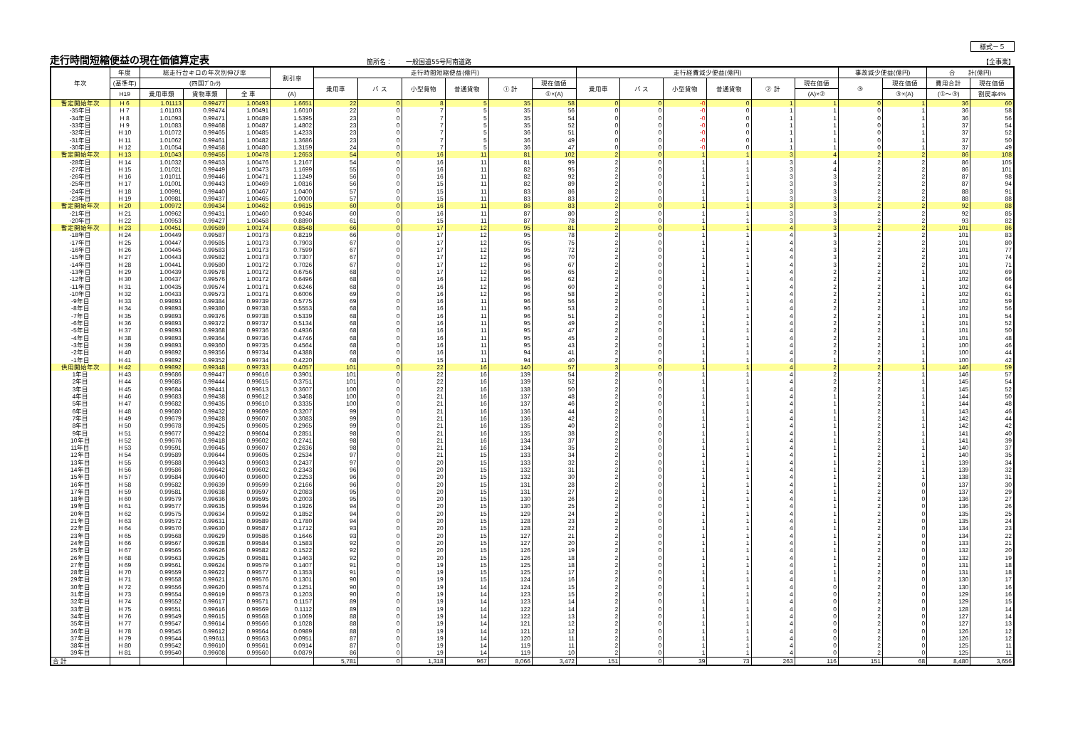様式－５
走行時間短縮便益の現在価値算定表
箇所名： 一般国道55号阿南道路
【全事業】
| 年次 | 年度 | 総走行台キロの年次別伸び率 | | | 割引率 | 走行時間短縮便益(億円) | | | | | | 走行経費減少便益(億円) | | | | | | 事故減少便益(億円) | | 合 計(億円) | |
| --- | --- | --- | --- | --- | --- | --- | --- | --- | --- | --- | --- | --- | --- | --- | --- | --- | --- | --- | --- | --- | --- |
| | (基準年) | (四国ﾌﾞﾛｯｸ) | | | | 乗用車 | バ ス | 小型貨物 | 普通貨物 | ① 計 | 現在価値 | 乗用車 | バ ス | 小型貨物 | 普通貨物 | ② 計 | 現在価値 | ③ | 現在価値 | 費用合計 | 現在価値 |
| | H19 | 乗用車類 | 貨物車類 | 全 車 | (A) | | | | | | ①×(A) | | | | | | (A)×② | | ③×(A) | (①～③) | 割戻率4% |
| 暫定開始年次 | H 6 | 1.01113 | 0.99477 | 1.00493 | 1.6651 | 22 | 0 | 8 | 5 | 35 | 58 | 0 | 0 | -0 | 0 | 1 | 1 | 0 | 1 | 36 | 60 |
| -35年目 | H 7 | 1.01103 | 0.99474 | 1.00491 | 1.6010 | 22 | 0 | 7 | 5 | 35 | 56 | 0 | 0 | -0 | 0 | 1 | 1 | 0 | 1 | 36 | 58 |
| -34年目 | H 8 | 1.01093 | 0.99471 | 1.00489 | 1.5395 | 23 | 0 | 7 | 5 | 35 | 54 | 0 | 0 | -0 | 0 | 1 | 1 | 0 | 1 | 36 | 56 |
| -33年目 | H 9 | 1.01083 | 0.99468 | 1.00487 | 1.4802 | 23 | 0 | 7 | 5 | 35 | 52 | 0 | 0 | -0 | 0 | 1 | 1 | 0 | 1 | 37 | 54 |
| -32年目 | H 10 | 1.01072 | 0.99465 | 1.00485 | 1.4233 | 23 | 0 | 7 | 5 | 36 | 51 | 0 | 0 | -0 | 0 | 1 | 1 | 0 | 1 | 37 | 52 |
| -31年目 | H 11 | 1.01062 | 0.99461 | 1.00482 | 1.3686 | 23 | 0 | 7 | 5 | 36 | 49 | 0 | 0 | -0 | 0 | 1 | 1 | 0 | 1 | 37 | 50 |
| -30年目 | H 12 | 1.01054 | 0.99458 | 1.00480 | 1.3159 | 24 | 0 | 7 | 5 | 36 | 47 | 0 | 0 | -0 | 0 | 1 | 1 | 0 | 1 | 37 | 49 |
| 暫定開始年次 | H 13 | 1.01043 | 0.99455 | 1.00478 | 1.2653 | 54 | 0 | 16 | 11 | 81 | 102 | 2 | 0 | 1 | 1 | 3 | 4 | 2 | 2 | 86 | 108 |
| -28年目 | H 14 | 1.01032 | 0.99453 | 1.00476 | 1.2167 | 54 | 0 | 16 | 11 | 81 | 99 | 2 | 0 | 1 | 1 | 3 | 4 | 2 | 2 | 86 | 105 |
| -27年目 | H 15 | 1.01021 | 0.99449 | 1.00473 | 1.1699 | 55 | 0 | 16 | 11 | 82 | 95 | 2 | 0 | 1 | 1 | 3 | 4 | 2 | 2 | 86 | 101 |
| -26年目 | H 16 | 1.01011 | 0.99446 | 1.00471 | 1.1249 | 56 | 0 | 16 | 11 | 82 | 92 | 2 | 0 | 1 | 1 | 3 | 3 | 2 | 2 | 87 | 98 |
| -25年目 | H 17 | 1.01001 | 0.99443 | 1.00469 | 1.0816 | 56 | 0 | 15 | 11 | 82 | 89 | 2 | 0 | 1 | 1 | 3 | 3 | 2 | 2 | 87 | 94 |
| -24年目 | H 18 | 1.00991 | 0.99440 | 1.00467 | 1.0400 | 57 | 0 | 15 | 11 | 83 | 86 | 2 | 0 | 1 | 1 | 3 | 3 | 2 | 2 | 88 | 91 |
| -23年目 | H 19 | 1.00981 | 0.99437 | 1.00465 | 1.0000 | 57 | 0 | 15 | 11 | 83 | 83 | 2 | 0 | 1 | 1 | 3 | 3 | 2 | 2 | 88 | 88 |
| 暫定開始年次 | H 20 | 1.00972 | 0.99434 | 1.00462 | 0.9615 | 60 | 0 | 16 | 11 | 86 | 83 | 2 | 0 | 1 | 1 | 3 | 3 | 2 | 2 | 92 | 88 |
| -21年目 | H 21 | 1.00962 | 0.99431 | 1.00460 | 0.9246 | 60 | 0 | 16 | 11 | 87 | 80 | 2 | 0 | 1 | 1 | 3 | 3 | 2 | 2 | 92 | 85 |
| -20年目 | H 22 | 1.00953 | 0.99427 | 1.00458 | 0.8890 | 61 | 0 | 15 | 11 | 87 | 78 | 2 | 0 | 1 | 1 | 3 | 3 | 2 | 2 | 93 | 82 |
| 暫定開始年次 | H 23 | 1.00451 | 0.99589 | 1.00174 | 0.8548 | 66 | 0 | 17 | 12 | 95 | 81 | 2 | 0 | 1 | 1 | 4 | 3 | 2 | 2 | 101 | 86 |
| -18年目 | H 24 | 1.00449 | 0.99587 | 1.00173 | 0.8219 | 66 | 0 | 17 | 12 | 95 | 78 | 2 | 0 | 1 | 1 | 4 | 3 | 2 | 2 | 101 | 83 |
| -17年目 | H 25 | 1.00447 | 0.99585 | 1.00173 | 0.7903 | 67 | 0 | 17 | 12 | 95 | 75 | 2 | 0 | 1 | 1 | 4 | 3 | 2 | 2 | 101 | 80 |
| -16年目 | H 26 | 1.00445 | 0.99583 | 1.00173 | 0.7599 | 67 | 0 | 17 | 12 | 95 | 72 | 2 | 0 | 1 | 1 | 4 | 3 | 2 | 2 | 101 | 77 |
| -15年目 | H 27 | 1.00443 | 0.99582 | 1.00173 | 0.7307 | 67 | 0 | 17 | 12 | 96 | 70 | 2 | 0 | 1 | 1 | 4 | 3 | 2 | 2 | 101 | 74 |
| -14年目 | H 28 | 1.00441 | 0.99580 | 1.00172 | 0.7026 | 67 | 0 | 17 | 12 | 96 | 67 | 2 | 0 | 1 | 1 | 4 | 3 | 2 | 2 | 101 | 71 |
| -13年目 | H 29 | 1.00439 | 0.99578 | 1.00172 | 0.6756 | 68 | 0 | 17 | 12 | 96 | 65 | 2 | 0 | 1 | 1 | 4 | 2 | 2 | 1 | 102 | 69 |
| -12年目 | H 30 | 1.00437 | 0.99576 | 1.00172 | 0.6496 | 68 | 0 | 16 | 12 | 96 | 62 | 2 | 0 | 1 | 1 | 4 | 2 | 2 | 1 | 102 | 66 |
| -11年目 | H 31 | 1.00435 | 0.99574 | 1.00171 | 0.6246 | 68 | 0 | 16 | 12 | 96 | 60 | 2 | 0 | 1 | 1 | 4 | 2 | 2 | 1 | 102 | 64 |
| -10年目 | H 32 | 1.00433 | 0.99573 | 1.00171 | 0.6006 | 69 | 0 | 16 | 12 | 96 | 58 | 2 | 0 | 1 | 1 | 4 | 2 | 2 | 1 | 102 | 61 |
| -9年目 | H 33 | 0.99893 | 0.99384 | 0.99739 | 0.5775 | 69 | 0 | 16 | 11 | 96 | 56 | 2 | 0 | 1 | 1 | 4 | 2 | 2 | 1 | 102 | 59 |
| -8年目 | H 34 | 0.99893 | 0.99380 | 0.99738 | 0.5553 | 68 | 0 | 16 | 11 | 96 | 53 | 2 | 0 | 1 | 1 | 4 | 2 | 2 | 1 | 102 | 56 |
| -7年目 | H 35 | 0.99893 | 0.99376 | 0.99738 | 0.5339 | 68 | 0 | 16 | 11 | 96 | 51 | 2 | 0 | 1 | 1 | 4 | 2 | 2 | 1 | 101 | 54 |
| -6年目 | H 36 | 0.99893 | 0.99372 | 0.99737 | 0.5134 | 68 | 0 | 16 | 11 | 95 | 49 | 2 | 0 | 1 | 1 | 4 | 2 | 2 | 1 | 101 | 52 |
| -5年目 | H 37 | 0.99893 | 0.99368 | 0.99736 | 0.4936 | 68 | 0 | 16 | 11 | 95 | 47 | 2 | 0 | 1 | 1 | 4 | 2 | 2 | 1 | 101 | 50 |
| -4年目 | H 38 | 0.99893 | 0.99364 | 0.99736 | 0.4746 | 68 | 0 | 16 | 11 | 95 | 45 | 2 | 0 | 1 | 1 | 4 | 2 | 2 | 1 | 101 | 48 |
| -3年目 | H 39 | 0.99893 | 0.99360 | 0.99735 | 0.4564 | 68 | 0 | 16 | 11 | 95 | 43 | 2 | 0 | 1 | 1 | 4 | 2 | 2 | 1 | 100 | 46 |
| -2年目 | H 40 | 0.99892 | 0.99356 | 0.99734 | 0.4388 | 68 | 0 | 16 | 11 | 94 | 41 | 2 | 0 | 1 | 1 | 4 | 2 | 2 | 1 | 100 | 44 |
| -1年目 | H 41 | 0.99892 | 0.99352 | 0.99734 | 0.4220 | 68 | 0 | 15 | 11 | 94 | 40 | 2 | 0 | 1 | 1 | 4 | 1 | 2 | 1 | 100 | 42 |
| 供用開始年次 | H 42 | 0.99892 | 0.99348 | 0.99733 | 0.4057 | 101 | 0 | 22 | 16 | 140 | 57 | 3 | 0 | 1 | 1 | 4 | 2 | 2 | 1 | 146 | 59 |
| 1年目 | H 43 | 0.99686 | 0.99447 | 0.99616 | 0.3901 | 101 | 0 | 22 | 16 | 139 | 54 | 2 | 0 | 1 | 1 | 4 | 2 | 2 | 1 | 146 | 57 |
| 2年目 | H 44 | 0.99685 | 0.99444 | 0.99615 | 0.3751 | 101 | 0 | 22 | 16 | 139 | 52 | 2 | 0 | 1 | 1 | 4 | 2 | 2 | 1 | 145 | 54 |
| 3年目 | H 45 | 0.99684 | 0.99441 | 0.99613 | 0.3607 | 100 | 0 | 22 | 16 | 138 | 50 | 2 | 0 | 1 | 1 | 4 | 2 | 2 | 1 | 145 | 52 |
| 4年目 | H 46 | 0.99683 | 0.99438 | 0.99612 | 0.3468 | 100 | 0 | 21 | 16 | 137 | 48 | 2 | 0 | 1 | 1 | 4 | 1 | 2 | 1 | 144 | 50 |
| 5年目 | H 47 | 0.99682 | 0.99435 | 0.99610 | 0.3335 | 100 | 0 | 21 | 16 | 137 | 46 | 2 | 0 | 1 | 1 | 4 | 1 | 2 | 1 | 144 | 48 |
| 6年目 | H 48 | 0.99680 | 0.99432 | 0.99609 | 0.3207 | 99 | 0 | 21 | 16 | 136 | 44 | 2 | 0 | 1 | 1 | 4 | 1 | 2 | 1 | 143 | 46 |
| 7年目 | H 49 | 0.99679 | 0.99428 | 0.99607 | 0.3083 | 99 | 0 | 21 | 16 | 136 | 42 | 2 | 0 | 1 | 1 | 4 | 1 | 2 | 1 | 142 | 44 |
| 8年目 | H 50 | 0.99678 | 0.99425 | 0.99605 | 0.2965 | 99 | 0 | 21 | 16 | 135 | 40 | 2 | 0 | 1 | 1 | 4 | 1 | 2 | 1 | 142 | 42 |
| 9年目 | H 51 | 0.99677 | 0.99422 | 0.99604 | 0.2851 | 98 | 0 | 21 | 16 | 135 | 38 | 2 | 0 | 1 | 1 | 4 | 1 | 2 | 1 | 141 | 40 |
| 10年目 | H 52 | 0.99676 | 0.99418 | 0.99602 | 0.2741 | 98 | 0 | 21 | 16 | 134 | 37 | 2 | 0 | 1 | 1 | 4 | 1 | 2 | 1 | 141 | 39 |
| 11年目 | H 53 | 0.99591 | 0.99645 | 0.99607 | 0.2636 | 98 | 0 | 21 | 16 | 134 | 35 | 2 | 0 | 1 | 1 | 4 | 1 | 2 | 1 | 140 | 37 |
| 12年目 | H 54 | 0.99589 | 0.99644 | 0.99605 | 0.2534 | 97 | 0 | 21 | 15 | 133 | 34 | 2 | 0 | 1 | 1 | 4 | 1 | 2 | 1 | 140 | 35 |
| 13年目 | H 55 | 0.99588 | 0.99643 | 0.99603 | 0.2437 | 97 | 0 | 20 | 15 | 133 | 32 | 2 | 0 | 1 | 1 | 4 | 1 | 2 | 1 | 139 | 34 |
| 14年目 | H 56 | 0.99586 | 0.99642 | 0.99602 | 0.2343 | 96 | 0 | 20 | 15 | 132 | 31 | 2 | 0 | 1 | 1 | 4 | 1 | 2 | 1 | 139 | 32 |
| 15年目 | H 57 | 0.99584 | 0.99640 | 0.99600 | 0.2253 | 96 | 0 | 20 | 15 | 132 | 30 | 2 | 0 | 1 | 1 | 4 | 1 | 2 | 1 | 138 | 31 |
| 16年目 | H 58 | 0.99582 | 0.99639 | 0.99599 | 0.2166 | 96 | 0 | 20 | 15 | 131 | 28 | 2 | 0 | 1 | 1 | 4 | 1 | 2 | 0 | 137 | 30 |
| 17年目 | H 59 | 0.99581 | 0.99638 | 0.99597 | 0.2083 | 95 | 0 | 20 | 15 | 131 | 27 | 2 | 0 | 1 | 1 | 4 | 1 | 2 | 0 | 137 | 29 |
| 18年目 | H 60 | 0.99579 | 0.99636 | 0.99595 | 0.2003 | 95 | 0 | 20 | 15 | 130 | 26 | 2 | 0 | 1 | 1 | 4 | 1 | 2 | 0 | 136 | 27 |
| 19年目 | H 61 | 0.99577 | 0.99635 | 0.99594 | 0.1926 | 94 | 0 | 20 | 15 | 130 | 25 | 2 | 0 | 1 | 1 | 4 | 1 | 2 | 0 | 136 | 26 |
| 20年目 | H 62 | 0.99575 | 0.99634 | 0.99592 | 0.1852 | 94 | 0 | 20 | 15 | 129 | 24 | 2 | 0 | 1 | 1 | 4 | 1 | 2 | 0 | 135 | 25 |
| 21年目 | H 63 | 0.99572 | 0.99631 | 0.99589 | 0.1780 | 94 | 0 | 20 | 15 | 128 | 23 | 2 | 0 | 1 | 1 | 4 | 1 | 2 | 0 | 135 | 24 |
| 22年目 | H 64 | 0.99570 | 0.99630 | 0.99587 | 0.1712 | 93 | 0 | 20 | 15 | 128 | 22 | 2 | 0 | 1 | 1 | 4 | 1 | 2 | 0 | 134 | 23 |
| 23年目 | H 65 | 0.99568 | 0.99629 | 0.99586 | 0.1646 | 93 | 0 | 20 | 15 | 127 | 21 | 2 | 0 | 1 | 1 | 4 | 1 | 2 | 0 | 134 | 22 |
| 24年目 | H 66 | 0.99567 | 0.99628 | 0.99584 | 0.1583 | 92 | 0 | 20 | 15 | 127 | 20 | 2 | 0 | 1 | 1 | 4 | 1 | 2 | 0 | 133 | 21 |
| 25年目 | H 67 | 0.99565 | 0.99626 | 0.99582 | 0.1522 | 92 | 0 | 20 | 15 | 126 | 19 | 2 | 0 | 1 | 1 | 4 | 1 | 2 | 0 | 132 | 20 |
| 26年目 | H 68 | 0.99563 | 0.99625 | 0.99581 | 0.1463 | 92 | 0 | 20 | 15 | 126 | 18 | 2 | 0 | 1 | 1 | 4 | 1 | 2 | 0 | 132 | 19 |
| 27年目 | H 69 | 0.99561 | 0.99624 | 0.99579 | 0.1407 | 91 | 0 | 19 | 15 | 125 | 18 | 2 | 0 | 1 | 1 | 4 | 1 | 2 | 0 | 131 | 18 |
| 28年目 | H 70 | 0.99559 | 0.99622 | 0.99577 | 0.1353 | 91 | 0 | 19 | 15 | 125 | 17 | 2 | 0 | 1 | 1 | 4 | 1 | 2 | 0 | 131 | 18 |
| 29年目 | H 71 | 0.99558 | 0.99621 | 0.99576 | 0.1301 | 90 | 0 | 19 | 15 | 124 | 16 | 2 | 0 | 1 | 1 | 4 | 1 | 2 | 0 | 130 | 17 |
| 30年目 | H 72 | 0.99556 | 0.99620 | 0.99574 | 0.1251 | 90 | 0 | 19 | 14 | 124 | 15 | 2 | 0 | 1 | 1 | 4 | 0 | 2 | 0 | 130 | 16 |
| 31年目 | H 73 | 0.99554 | 0.99619 | 0.99573 | 0.1203 | 90 | 0 | 19 | 14 | 123 | 15 | 2 | 0 | 1 | 1 | 4 | 0 | 2 | 0 | 129 | 16 |
| 32年目 | H 74 | 0.99552 | 0.99617 | 0.99571 | 0.1157 | 89 | 0 | 19 | 14 | 123 | 14 | 2 | 0 | 1 | 1 | 4 | 0 | 2 | 0 | 129 | 15 |
| 33年目 | H 75 | 0.99551 | 0.99616 | 0.99569 | 0.1112 | 89 | 0 | 19 | 14 | 122 | 14 | 2 | 0 | 1 | 1 | 4 | 0 | 2 | 0 | 128 | 14 |
| 34年目 | H 76 | 0.99549 | 0.99615 | 0.99568 | 0.1069 | 88 | 0 | 19 | 14 | 122 | 13 | 2 | 0 | 1 | 1 | 4 | 0 | 2 | 0 | 127 | 14 |
| 35年目 | H 77 | 0.99547 | 0.99614 | 0.99566 | 0.1028 | 88 | 0 | 19 | 14 | 121 | 12 | 2 | 0 | 1 | 1 | 4 | 0 | 2 | 0 | 127 | 13 |
| 36年目 | H 78 | 0.99545 | 0.99612 | 0.99564 | 0.0989 | 88 | 0 | 19 | 14 | 121 | 12 | 2 | 0 | 1 | 1 | 4 | 0 | 2 | 0 | 126 | 12 |
| 37年目 | H 79 | 0.99544 | 0.99611 | 0.99563 | 0.0951 | 87 | 0 | 19 | 14 | 120 | 11 | 2 | 0 | 1 | 1 | 4 | 0 | 2 | 0 | 126 | 12 |
| 38年目 | H 80 | 0.99542 | 0.99610 | 0.99561 | 0.0914 | 87 | 0 | 19 | 14 | 119 | 11 | 2 | 0 | 1 | 1 | 4 | 0 | 2 | 0 | 125 | 11 |
| 39年目 | H 81 | 0.99540 | 0.99608 | 0.99560 | 0.0879 | 86 | 0 | 19 | 14 | 119 | 10 | 2 | 0 | 1 | 1 | 4 | 0 | 2 | 0 | 125 | 11 |
| 合 計 | | | | | | 5,781 | 0 | 1,318 | 967 | 8,066 | 3,472 | 151 | 0 | 39 | 73 | 263 | 116 | 151 | 68 | 8,480 | 3,656 |